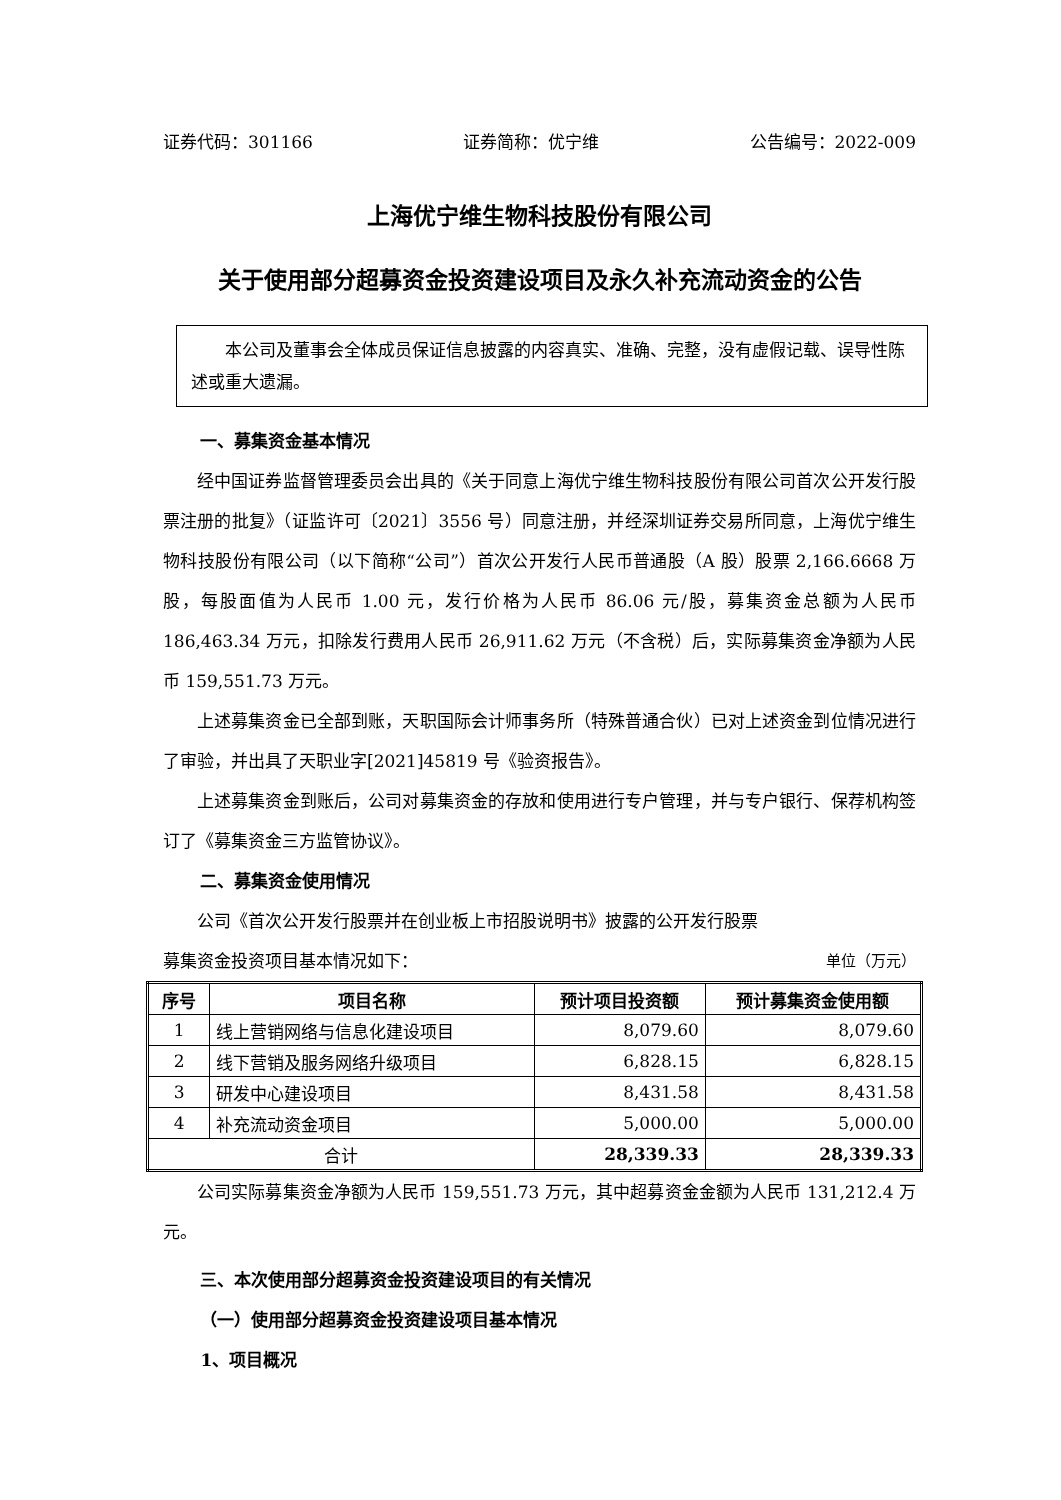证券代码：301166 证券简称：优宁维 公告编号：2022-009
上海优宁维生物科技股份有限公司
关于使用部分超募资金投资建设项目及永久补充流动资金的公告
　　本公司及董事会全体成员保证信息披露的内容真实、准确、完整，没有虚假记载、误导性陈述或重大遗漏。
一、募集资金基本情况
经中国证券监督管理委员会出具的《关于同意上海优宁维生物科技股份有限公司首次公开发行股票注册的批复》（证监许可〔2021〕3556 号）同意注册，并经深圳证券交易所同意，上海优宁维生物科技股份有限公司（以下简称“公司”）首次公开发行人民币普通股（A 股）股票 2,166.6668 万股，每股面值为人民币 1.00 元，发行价格为人民币 86.06 元/股，募集资金总额为人民币 186,463.34 万元，扣除发行费用人民币 26,911.62 万元（不含税）后，实际募集资金净额为人民币 159,551.73 万元。
上述募集资金已全部到账，天职国际会计师事务所（特殊普通合伙）已对上述资金到位情况进行了审验，并出具了天职业字[2021]45819 号《验资报告》。
上述募集资金到账后，公司对募集资金的存放和使用进行专户管理，并与专户银行、保荐机构签订了《募集资金三方监管协议》。
二、募集资金使用情况
公司《首次公开发行股票并在创业板上市招股说明书》披露的公开发行股票
募集资金投资项目基本情况如下： 单位（万元）
| 序号 | 项目名称 | 预计项目投资额 | 预计募集资金使用额 |
| --- | --- | --- | --- |
| 1 | 线上营销网络与信息化建设项目 | 8,079.60 | 8,079.60 |
| 2 | 线下营销及服务网络升级项目 | 6,828.15 | 6,828.15 |
| 3 | 研发中心建设项目 | 8,431.58 | 8,431.58 |
| 4 | 补充流动资金项目 | 5,000.00 | 5,000.00 |
| 合计 | | 28,339.33 | 28,339.33 |
公司实际募集资金净额为人民币 159,551.73 万元，其中超募资金金额为人民币 131,212.4 万元。
三、本次使用部分超募资金投资建设项目的有关情况
（一）使用部分超募资金投资建设项目基本情况
1、项目概况